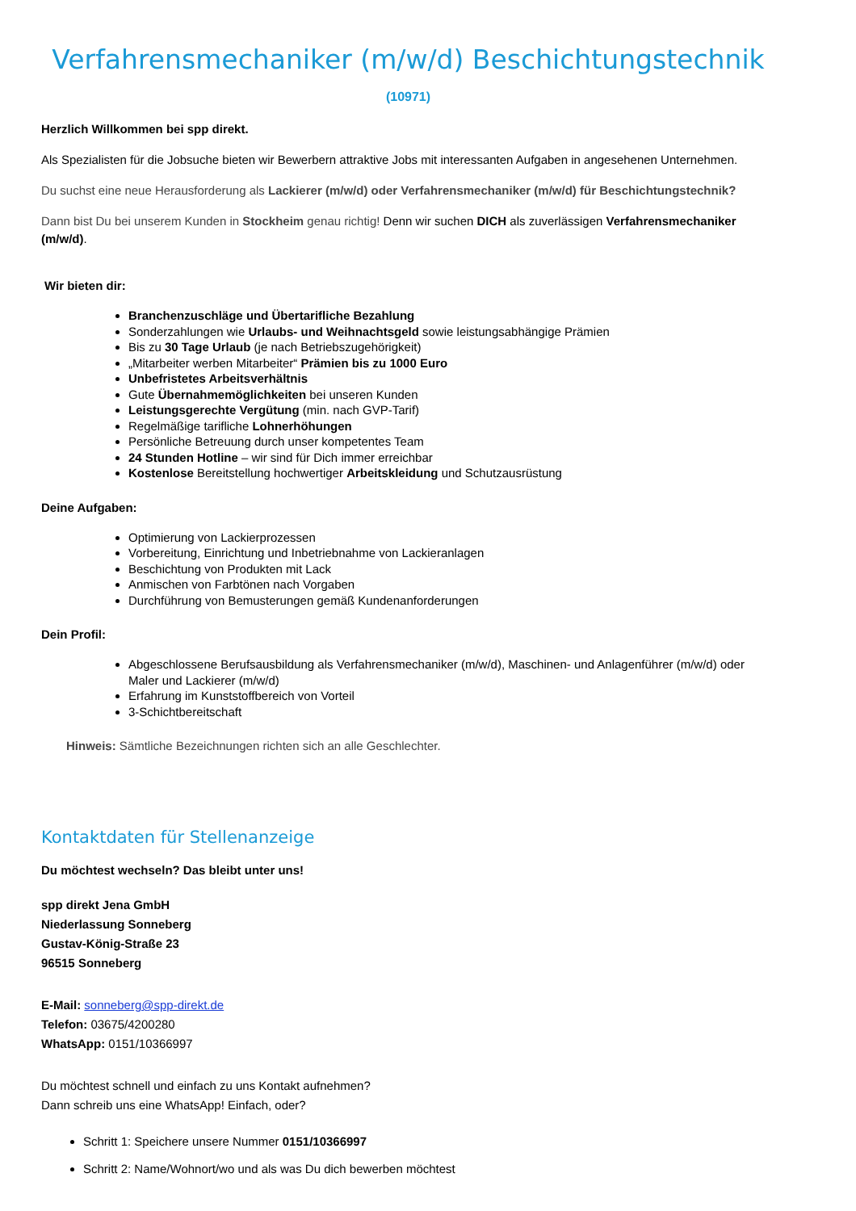Verfahrensmechaniker (m/w/d) Beschichtungstechnik
(10971)
Herzlich Willkommen bei spp direkt.
Als Spezialisten für die Jobsuche bieten wir Bewerbern attraktive Jobs mit interessanten Aufgaben in angesehenen Unternehmen.
Du suchst eine neue Herausforderung als Lackierer (m/w/d) oder Verfahrensmechaniker (m/w/d) für Beschichtungstechnik?
Dann bist Du bei unserem Kunden in Stockheim genau richtig! Denn wir suchen DICH als zuverlässigen Verfahrensmechaniker (m/w/d).
Wir bieten dir:
Branchenzuschläge und Übertarifliche Bezahlung
Sonderzahlungen wie Urlaubs- und Weihnachtsgeld sowie leistungsabhängige Prämien
Bis zu 30 Tage Urlaub (je nach Betriebszugehörigkeit)
„Mitarbeiter werben Mitarbeiter“ Prämien bis zu 1000 Euro
Unbefristetes Arbeitsverhältnis
Gute Übernahmemöglichkeiten bei unseren Kunden
Leistungsgerechte Vergütung (min. nach GVP-Tarif)
Regelmäßige tarifliche Lohnerhöhungen
Persönliche Betreuung durch unser kompetentes Team
24 Stunden Hotline – wir sind für Dich immer erreichbar
Kostenlose Bereitstellung hochwertiger Arbeitskleidung und Schutzausrüstung
Deine Aufgaben:
Optimierung von Lackierprozessen
Vorbereitung, Einrichtung und Inbetriebnahme von Lackieranlagen
Beschichtung von Produkten mit Lack
Anmischen von Farbtönen nach Vorgaben
Durchführung von Bemusterungen gemäß Kundenanforderungen
Dein Profil:
Abgeschlossene Berufsausbildung als Verfahrensmechaniker (m/w/d), Maschinen- und Anlagenführer (m/w/d) oder Maler und Lackierer (m/w/d)
Erfahrung im Kunststoffbereich von Vorteil
3-Schichtbereitschaft
Hinweis: Sämtliche Bezeichnungen richten sich an alle Geschlechter.
Kontaktdaten für Stellenanzeige
Du möchtest wechseln? Das bleibt unter uns!
spp direkt Jena GmbH
Niederlassung Sonneberg
Gustav-König-Straße 23
96515 Sonneberg
E-Mail: sonneberg@spp-direkt.de
Telefon: 03675/4200280
WhatsApp: 0151/10366997
Du möchtest schnell und einfach zu uns Kontakt aufnehmen?
Dann schreib uns eine WhatsApp! Einfach, oder?
Schritt 1: Speichere unsere Nummer 0151/10366997
Schritt 2: Name/Wohnort/wo und als was Du dich bewerben möchtest